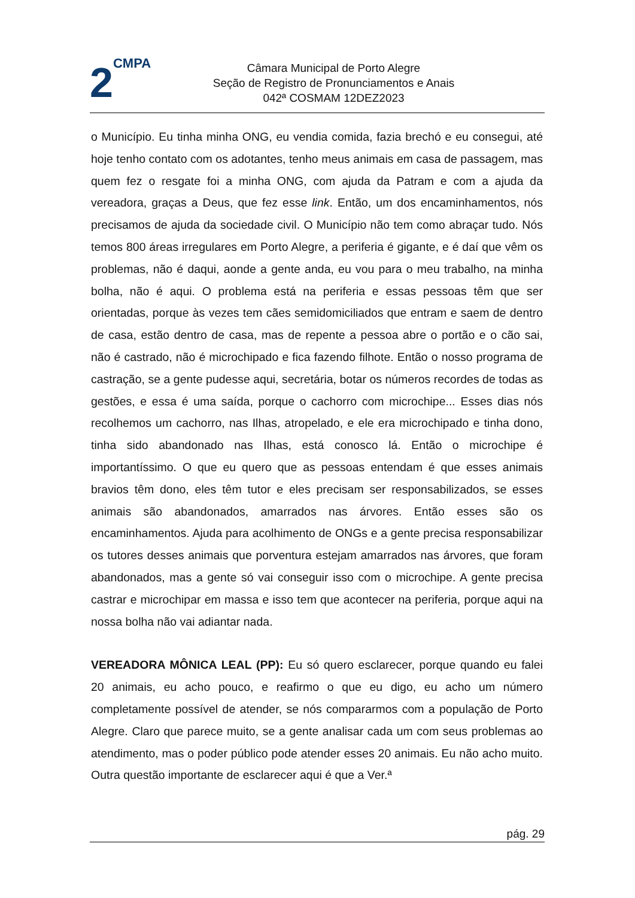2CMPA
Câmara Municipal de Porto Alegre
Seção de Registro de Pronunciamentos e Anais
042ª COSMAM 12DEZ2023
o Município. Eu tinha minha ONG, eu vendia comida, fazia brechó e eu consegui, até hoje tenho contato com os adotantes, tenho meus animais em casa de passagem, mas quem fez o resgate foi a minha ONG, com ajuda da Patram e com a ajuda da vereadora, graças a Deus, que fez esse link. Então, um dos encaminhamentos, nós precisamos de ajuda da sociedade civil. O Município não tem como abraçar tudo. Nós temos 800 áreas irregulares em Porto Alegre, a periferia é gigante, e é daí que vêm os problemas, não é daqui, aonde a gente anda, eu vou para o meu trabalho, na minha bolha, não é aqui. O problema está na periferia e essas pessoas têm que ser orientadas, porque às vezes tem cães semidomiciliados que entram e saem de dentro de casa, estão dentro de casa, mas de repente a pessoa abre o portão e o cão sai, não é castrado, não é microchipado e fica fazendo filhote. Então o nosso programa de castração, se a gente pudesse aqui, secretária, botar os números recordes de todas as gestões, e essa é uma saída, porque o cachorro com microchipe... Esses dias nós recolhemos um cachorro, nas Ilhas, atropelado, e ele era microchipado e tinha dono, tinha sido abandonado nas Ilhas, está conosco lá. Então o microchipe é importantíssimo. O que eu quero que as pessoas entendam é que esses animais bravios têm dono, eles têm tutor e eles precisam ser responsabilizados, se esses animais são abandonados, amarrados nas árvores. Então esses são os encaminhamentos. Ajuda para acolhimento de ONGs e a gente precisa responsabilizar os tutores desses animais que porventura estejam amarrados nas árvores, que foram abandonados, mas a gente só vai conseguir isso com o microchipe. A gente precisa castrar e microchipar em massa e isso tem que acontecer na periferia, porque aqui na nossa bolha não vai adiantar nada.
VEREADORA MÔNICA LEAL (PP): Eu só quero esclarecer, porque quando eu falei 20 animais, eu acho pouco, e reafirmo o que eu digo, eu acho um número completamente possível de atender, se nós compararmos com a população de Porto Alegre. Claro que parece muito, se a gente analisar cada um com seus problemas ao atendimento, mas o poder público pode atender esses 20 animais. Eu não acho muito. Outra questão importante de esclarecer aqui é que a Ver.ª
pág. 29